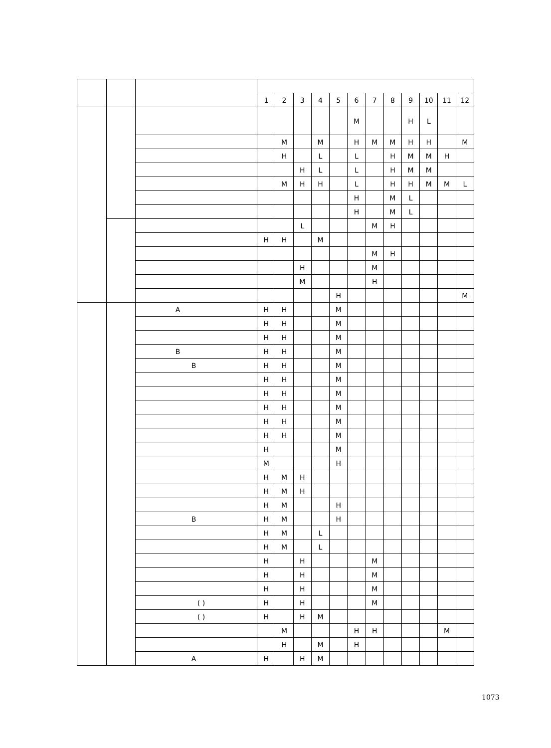| | | | 1 | 2 | 3 | 4 | 5 | 6 | 7 | 8 | 9 | 10 | 11 | 12 |
| --- | --- | --- | --- | --- | --- | --- | --- | --- | --- | --- | --- | --- | --- | --- |
| | | | | | | | | M | | | H | L | | |
| | | | | M | | M | | H | M | M | H | H | | M |
| | | | | H | | L | | L | | H | M | M | H | |
| | | | | | H | L | | L | | H | M | M | | |
| | | | | M | H | H | | L | | H | H | M | M | L |
| | | | | | | | | H | | M | L | | | |
| | | | | | | | | H | | M | L | | | |
| | | | | | L | | | | M | H | | | | |
| | | | H | H | | M | | | | | | | | |
| | | | | | | | | | M | H | | | | |
| | | | | | H | | | | M | | | | | |
| | | | | | M | | | | H | | | | | |
| | | | | | | | H | | | | | | | M |
| | | A | H | H | | | M | | | | | | | |
| | | | H | H | | | M | | | | | | | |
| | | | H | H | | | M | | | | | | | |
| | | B | H | H | | | M | | | | | | | |
| | | B | H | H | | | M | | | | | | | |
| | | | H | H | | | M | | | | | | | |
| | | | H | H | | | M | | | | | | | |
| | | | H | H | | | M | | | | | | | |
| | | | H | H | | | M | | | | | | | |
| | | | H | H | | | M | | | | | | | |
| | | | H | | | | M | | | | | | | |
| | | | M | | | | H | | | | | | | |
| | | | H | M | H | | | | | | | | | |
| | | | H | M | H | | | | | | | | | |
| | | | H | M | | | H | | | | | | | |
| | | B | H | M | | | H | | | | | | | |
| | | | H | M | | L | | | | | | | | |
| | | | H | M | | L | | | | | | | | |
| | | | H | | H | | | | M | | | | | |
| | | | H | | H | | | | M | | | | | |
| | | | H | | H | | | | M | | | | | |
| | | ( ) | H | | H | | | | M | | | | | |
| | | ( ) | H | | H | M | | | | | | | | |
| | | | | M | | | | H | H | | | | M | |
| | | | | H | | M | | H | | | | | | |
| | | A | H | | H | M | | | | | | | | |
1073